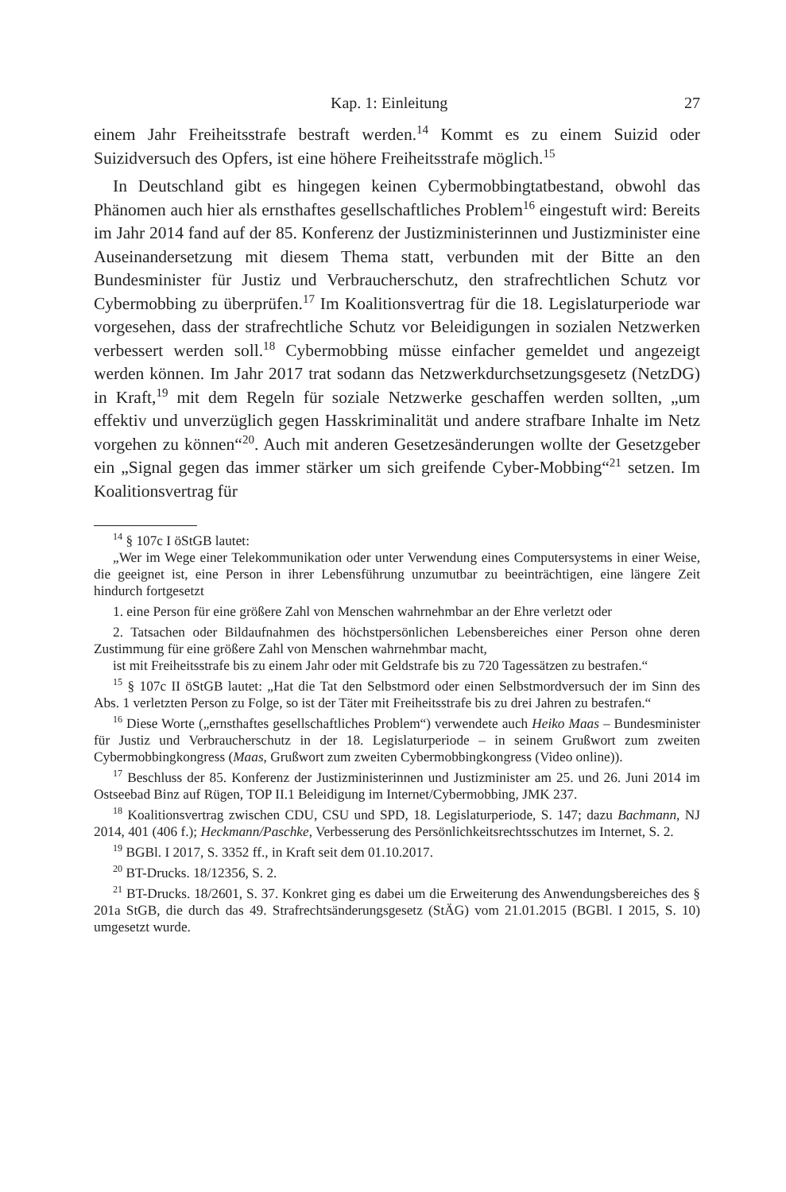Kap. 1: Einleitung 27
einem Jahr Freiheitsstrafe bestraft werden.<sup>14</sup> Kommt es zu einem Suizid oder Suizidversuch des Opfers, ist eine höhere Freiheitsstrafe möglich.<sup>15</sup>
In Deutschland gibt es hingegen keinen Cybermobbingtatbestand, obwohl das Phänomen auch hier als ernsthaftes gesellschaftliches Problem<sup>16</sup> eingestuft wird: Bereits im Jahr 2014 fand auf der 85. Konferenz der Justizministerinnen und Justizminister eine Auseinandersetzung mit diesem Thema statt, verbunden mit der Bitte an den Bundesminister für Justiz und Verbraucherschutz, den strafrechtlichen Schutz vor Cybermobbing zu überprüfen.<sup>17</sup> Im Koalitionsvertrag für die 18. Legislaturperiode war vorgesehen, dass der strafrechtliche Schutz vor Beleidigungen in sozialen Netzwerken verbessert werden soll.<sup>18</sup> Cybermobbing müsse einfacher gemeldet und angezeigt werden können. Im Jahr 2017 trat sodann das Netzwerkdurchsetzungsgesetz (NetzDG) in Kraft,<sup>19</sup> mit dem Regeln für soziale Netzwerke geschaffen werden sollten, „um effektiv und unverzüglich gegen Hasskriminalität und andere strafbare Inhalte im Netz vorgehen zu können“<sup>20</sup>. Auch mit anderen Gesetzesänderungen wollte der Gesetzgeber ein „Signal gegen das immer stärker um sich greifende Cyber-Mobbing“<sup>21</sup> setzen. Im Koalitionsvertrag für
<sup>14</sup> § 107c I öStGB lautet:
„Wer im Wege einer Telekommunikation oder unter Verwendung eines Computersystems in einer Weise, die geeignet ist, eine Person in ihrer Lebensführung unzumutbar zu beeinträchtigen, eine längere Zeit hindurch fortgesetzt
1. eine Person für eine größere Zahl von Menschen wahrnehmbar an der Ehre verletzt oder
2. Tatsachen oder Bildaufnahmen des höchstpersönlichen Lebensbereiches einer Person ohne deren Zustimmung für eine größere Zahl von Menschen wahrnehmbar macht,
ist mit Freiheitsstrafe bis zu einem Jahr oder mit Geldstrafe bis zu 720 Tagessätzen zu bestrafen.“
<sup>15</sup> § 107c II öStGB lautet: „Hat die Tat den Selbstmord oder einen Selbstmordversuch der im Sinn des Abs. 1 verletzten Person zu Folge, so ist der Täter mit Freiheitsstrafe bis zu drei Jahren zu bestrafen.“
<sup>16</sup> Diese Worte („ernsthaftes gesellschaftliches Problem“) verwendete auch Heiko Maas – Bundesminister für Justiz und Verbraucherschutz in der 18. Legislaturperiode – in seinem Grußwort zum zweiten Cybermobbingkongress (Maas, Grußwort zum zweiten Cybermobbingkongress (Video online)).
<sup>17</sup> Beschluss der 85. Konferenz der Justizministerinnen und Justizminister am 25. und 26. Juni 2014 im Ostseebad Binz auf Rügen, TOP II.1 Beleidigung im Internet/Cybermobbing, JMK 237.
<sup>18</sup> Koalitionsvertrag zwischen CDU, CSU und SPD, 18. Legislaturperiode, S. 147; dazu Bachmann, NJ 2014, 401 (406 f.); Heckmann/Paschke, Verbesserung des Persönlichkeitsrechtsschutzes im Internet, S. 2.
<sup>19</sup> BGBl. I 2017, S. 3352 ff., in Kraft seit dem 01.10.2017.
<sup>20</sup> BT-Drucks. 18/12356, S. 2.
<sup>21</sup> BT-Drucks. 18/2601, S. 37. Konkret ging es dabei um die Erweiterung des Anwendungsbereiches des § 201a StGB, die durch das 49. Strafrechtsänderungsgesetz (StÄG) vom 21.01.2015 (BGBl. I 2015, S. 10) umgesetzt wurde.